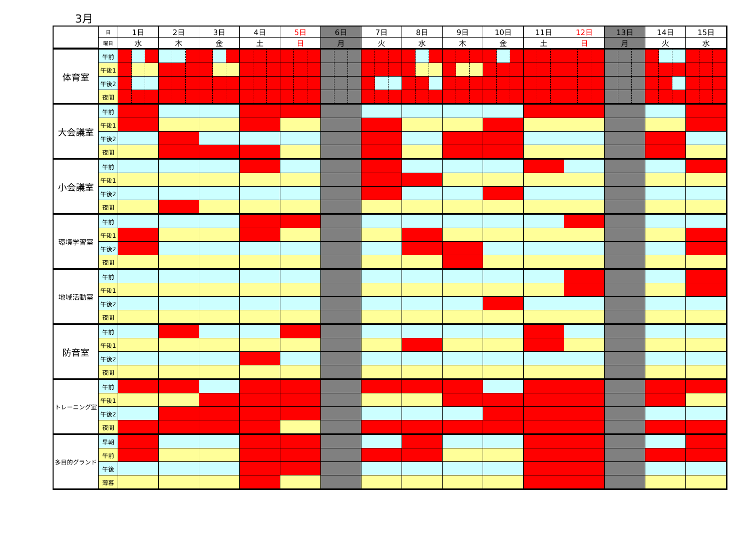3月
| | 日 | 1日 | | | 2日 | | | 3日 | | | 4日 | | | 5日 | | | 6日 | | | 7日 | | | 8日 | | | 9日 | | | 10日 | | | 11日 | | | 12日 | | | 13日 | | | 14日 | | | 15日 | | |
| --- | --- | --- | --- | --- | --- | --- | --- | --- | --- | --- | --- | --- | --- | --- | --- | --- | --- | --- | --- | --- | --- | --- | --- | --- | --- | --- | --- | --- | --- | --- | --- | --- | --- | --- | --- | --- | --- | --- | --- | --- | --- | --- | --- | --- | --- | --- |
| | 曜日 | 水 | | | 木 | | | 金 | | | 土 | | | 日 | | | 月 | | | 火 | | | 水 | | | 木 | | | 金 | | | 土 | | | 日 | | | 月 | | | 火 | | | 水 | | |
| 体育室 | 午前 | | | | | | | | | | | | | | | | | | | | | | | | | | | | | | | | | | | | | | | | | | | | | |
| | 午後1 | | | | | | | | | | | | | | | | | | | | | | | | | | | | | | | | | | | | | | | | | | | | | |
| | 午後2 | | | | | | | | | | | | | | | | | | | | | | | | | | | | | | | | | | | | | | | | | | | | | |
| | 夜間 | | | | | | | | | | | | | | | | | | | | | | | | | | | | | | | | | | | | | | | | | | | | | |
| 大会議室 | 午前 | | | | | | | | | | | | | | | | | | | | | | | | | | | | | | | | | | | | | | | | | | | | | |
| | 午後1 | | | | | | | | | | | | | | | | | | | | | | | | | | | | | | | | | | | | | | | | | | | | | |
| | 午後2 | | | | | | | | | | | | | | | | | | | | | | | | | | | | | | | | | | | | | | | | | | | | | |
| | 夜間 | | | | | | | | | | | | | | | | | | | | | | | | | | | | | | | | | | | | | | | | | | | | | |
| 小会議室 | 午前 | | | | | | | | | | | | | | | | | | | | | | | | | | | | | | | | | | | | | | | | | | | | | |
| | 午後1 | | | | | | | | | | | | | | | | | | | | | | | | | | | | | | | | | | | | | | | | | | | | | |
| | 午後2 | | | | | | | | | | | | | | | | | | | | | | | | | | | | | | | | | | | | | | | | | | | | | |
| | 夜間 | | | | | | | | | | | | | | | | | | | | | | | | | | | | | | | | | | | | | | | | | | | | | |
| 環境学習室 | 午前 | | | | | | | | | | | | | | | | | | | | | | | | | | | | | | | | | | | | | | | | | | | | | |
| | 午後1 | | | | | | | | | | | | | | | | | | | | | | | | | | | | | | | | | | | | | | | | | | | | | |
| | 午後2 | | | | | | | | | | | | | | | | | | | | | | | | | | | | | | | | | | | | | | | | | | | | | |
| | 夜間 | | | | | | | | | | | | | | | | | | | | | | | | | | | | | | | | | | | | | | | | | | | | | |
| 地域活動室 | 午前 | | | | | | | | | | | | | | | | | | | | | | | | | | | | | | | | | | | | | | | | | | | | | |
| | 午後1 | | | | | | | | | | | | | | | | | | | | | | | | | | | | | | | | | | | | | | | | | | | | | |
| | 午後2 | | | | | | | | | | | | | | | | | | | | | | | | | | | | | | | | | | | | | | | | | | | | | |
| | 夜間 | | | | | | | | | | | | | | | | | | | | | | | | | | | | | | | | | | | | | | | | | | | | | |
| 防音室 | 午前 | | | | | | | | | | | | | | | | | | | | | | | | | | | | | | | | | | | | | | | | | | | | | |
| | 午後1 | | | | | | | | | | | | | | | | | | | | | | | | | | | | | | | | | | | | | | | | | | | | | |
| | 午後2 | | | | | | | | | | | | | | | | | | | | | | | | | | | | | | | | | | | | | | | | | | | | | |
| | 夜間 | | | | | | | | | | | | | | | | | | | | | | | | | | | | | | | | | | | | | | | | | | | | | |
| トレーニング室 | 午前 | | | | | | | | | | | | | | | | | | | | | | | | | | | | | | | | | | | | | | | | | | | | | |
| | 午後1 | | | | | | | | | | | | | | | | | | | | | | | | | | | | | | | | | | | | | | | | | | | | | |
| | 午後2 | | | | | | | | | | | | | | | | | | | | | | | | | | | | | | | | | | | | | | | | | | | | | |
| | 夜間 | | | | | | | | | | | | | | | | | | | | | | | | | | | | | | | | | | | | | | | | | | | | | |
| 多目的グランド | 早朝 | | | | | | | | | | | | | | | | | | | | | | | | | | | | | | | | | | | | | | | | | | | | | |
| | 午前 | | | | | | | | | | | | | | | | | | | | | | | | | | | | | | | | | | | | | | | | | | | | | |
| | 午後 | | | | | | | | | | | | | | | | | | | | | | | | | | | | | | | | | | | | | | | | | | | | | |
| | 薄暮 | | | | | | | | | | | | | | | | | | | | | | | | | | | | | | | | | | | | | | | | | | | | | |